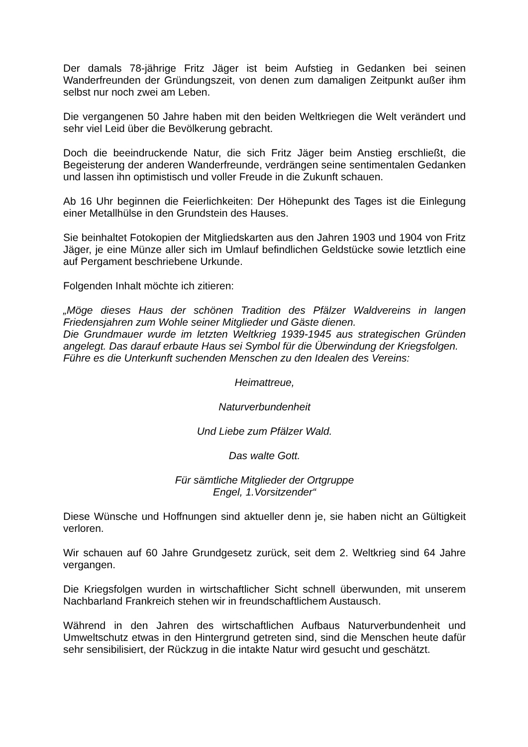Der damals 78-jährige Fritz Jäger ist beim Aufstieg in Gedanken bei seinen Wanderfreunden der Gründungszeit, von denen zum damaligen Zeitpunkt außer ihm selbst nur noch zwei am Leben.
Die vergangenen 50 Jahre haben mit den beiden Weltkriegen die Welt verändert und sehr viel Leid über die Bevölkerung gebracht.
Doch die beeindruckende Natur, die sich Fritz Jäger beim Anstieg erschließt, die Begeisterung der anderen Wanderfreunde, verdrängen seine sentimentalen Gedanken und lassen ihn optimistisch und voller Freude in die Zukunft schauen.
Ab 16 Uhr beginnen die Feierlichkeiten: Der Höhepunkt des Tages ist die Einlegung einer Metallhülse in den Grundstein des Hauses.
Sie beinhaltet Fotokopien der Mitgliedskarten aus den Jahren 1903 und 1904 von Fritz Jäger, je eine Münze aller sich im Umlauf befindlichen Geldstücke sowie letztlich eine auf Pergament beschriebene Urkunde.
Folgenden Inhalt möchte ich zitieren:
„Möge dieses Haus der schönen Tradition des Pfälzer Waldvereins in langen Friedensjahren zum Wohle seiner Mitglieder und Gäste dienen.
Die Grundmauer wurde im letzten Weltkrieg 1939-1945 aus strategischen Gründen angelegt. Das darauf erbaute Haus sei Symbol für die Überwindung der Kriegsfolgen.
Führe es die Unterkunft suchenden Menschen zu den Idealen des Vereins:
Heimattreue,
Naturverbundenheit
Und Liebe zum Pfälzer Wald.
Das walte Gott.
Für sämtliche Mitglieder der Ortgruppe
Engel, 1.Vorsitzender“
Diese Wünsche und Hoffnungen sind aktueller denn je, sie haben nicht an Gültigkeit verloren.
Wir schauen auf 60 Jahre Grundgesetz zurück, seit dem 2. Weltkrieg sind 64 Jahre vergangen.
Die Kriegsfolgen wurden in wirtschaftlicher Sicht schnell überwunden, mit unserem Nachbarland Frankreich stehen wir in freundschaftlichem Austausch.
Während in den Jahren des wirtschaftlichen Aufbaus Naturverbundenheit und Umweltschutz etwas in den Hintergrund getreten sind, sind die Menschen heute dafür sehr sensibilisiert, der Rückzug in die intakte Natur wird gesucht und geschätzt.